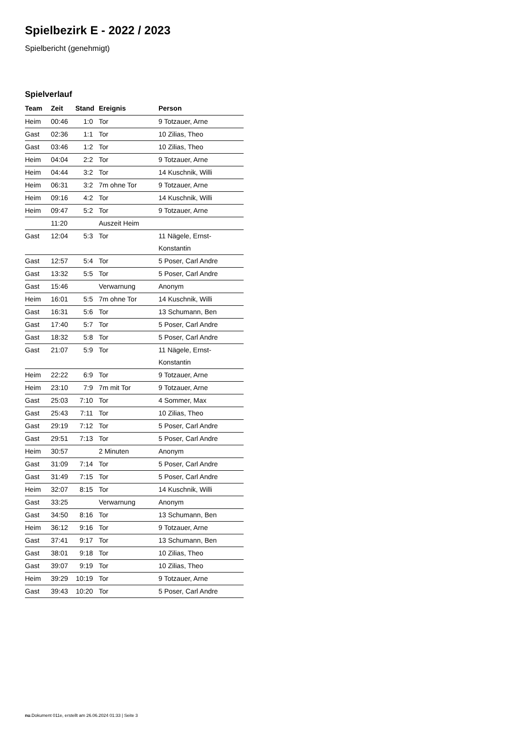Spielbezirk E - 2022 / 2023
Spielbericht (genehmigt)
Spielverlauf
| Team | Zeit | Stand | Ereignis | Person |
| --- | --- | --- | --- | --- |
| Heim | 00:46 | 1:0 | Tor | 9 Totzauer, Arne |
| Gast | 02:36 | 1:1 | Tor | 10 Zilias, Theo |
| Gast | 03:46 | 1:2 | Tor | 10 Zilias, Theo |
| Heim | 04:04 | 2:2 | Tor | 9 Totzauer, Arne |
| Heim | 04:44 | 3:2 | Tor | 14 Kuschnik, Willi |
| Heim | 06:31 | 3:2 | 7m ohne Tor | 9 Totzauer, Arne |
| Heim | 09:16 | 4:2 | Tor | 14 Kuschnik, Willi |
| Heim | 09:47 | 5:2 | Tor | 9 Totzauer, Arne |
| | 11:20 | | Auszeit Heim | |
| Gast | 12:04 | 5:3 | Tor | 11 Nägele, Ernst- Konstantin |
| Gast | 12:57 | 5:4 | Tor | 5 Poser, Carl Andre |
| Gast | 13:32 | 5:5 | Tor | 5 Poser, Carl Andre |
| Gast | 15:46 | | Verwarnung | Anonym |
| Heim | 16:01 | 5:5 | 7m ohne Tor | 14 Kuschnik, Willi |
| Gast | 16:31 | 5:6 | Tor | 13 Schumann, Ben |
| Gast | 17:40 | 5:7 | Tor | 5 Poser, Carl Andre |
| Gast | 18:32 | 5:8 | Tor | 5 Poser, Carl Andre |
| Gast | 21:07 | 5:9 | Tor | 11 Nägele, Ernst- Konstantin |
| Heim | 22:22 | 6:9 | Tor | 9 Totzauer, Arne |
| Heim | 23:10 | 7:9 | 7m mit Tor | 9 Totzauer, Arne |
| Gast | 25:03 | 7:10 | Tor | 4 Sommer, Max |
| Gast | 25:43 | 7:11 | Tor | 10 Zilias, Theo |
| Gast | 29:19 | 7:12 | Tor | 5 Poser, Carl Andre |
| Gast | 29:51 | 7:13 | Tor | 5 Poser, Carl Andre |
| Heim | 30:57 | | 2 Minuten | Anonym |
| Gast | 31:09 | 7:14 | Tor | 5 Poser, Carl Andre |
| Gast | 31:49 | 7:15 | Tor | 5 Poser, Carl Andre |
| Heim | 32:07 | 8:15 | Tor | 14 Kuschnik, Willi |
| Gast | 33:25 | | Verwarnung | Anonym |
| Gast | 34:50 | 8:16 | Tor | 13 Schumann, Ben |
| Heim | 36:12 | 9:16 | Tor | 9 Totzauer, Arne |
| Gast | 37:41 | 9:17 | Tor | 13 Schumann, Ben |
| Gast | 38:01 | 9:18 | Tor | 10 Zilias, Theo |
| Gast | 39:07 | 9:19 | Tor | 10 Zilias, Theo |
| Heim | 39:29 | 10:19 | Tor | 9 Totzauer, Arne |
| Gast | 39:43 | 10:20 | Tor | 5 Poser, Carl Andre |
nu.Dokument 011e, erstellt am 26.06.2024 01:33 | Seite 3